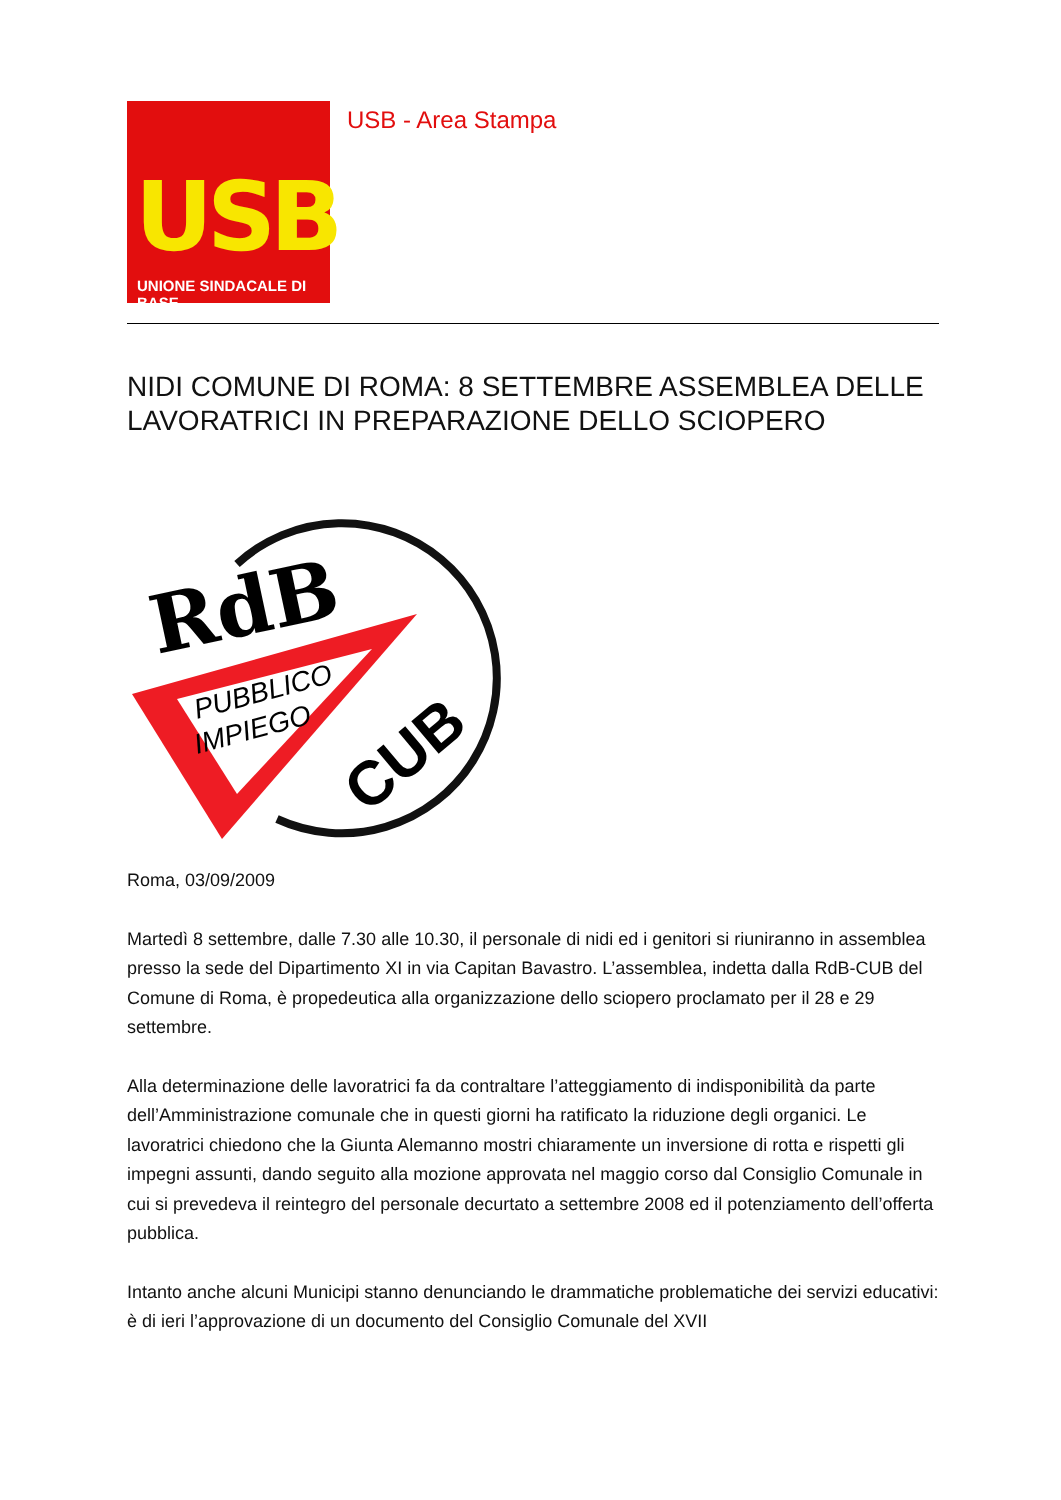USB
UNIONE SINDACALE DI BASE
USB - Area Stampa
NIDI COMUNE DI ROMA: 8 SETTEMBRE ASSEMBLEA DELLE LAVORATRICI IN PREPARAZIONE DELLO SCIOPERO
RdB
PUBBLICO
IMPIEGO
CUB
Roma, 03/09/2009
Martedì 8 settembre, dalle 7.30 alle 10.30, il personale di nidi ed i genitori si riuniranno in assemblea presso la sede del Dipartimento XI in via Capitan Bavastro. L’assemblea, indetta dalla RdB-CUB del Comune di Roma, è propedeutica alla organizzazione dello sciopero proclamato per il 28 e 29 settembre.
Alla determinazione delle lavoratrici fa da contraltare l’atteggiamento di indisponibilità da parte dell’Amministrazione comunale che in questi giorni ha ratificato la riduzione degli organici. Le lavoratrici chiedono che la Giunta Alemanno mostri chiaramente un inversione di rotta e rispetti gli impegni assunti, dando seguito alla mozione approvata nel maggio corso dal Consiglio Comunale in cui si prevedeva il reintegro del personale decurtato a settembre 2008 ed il potenziamento dell’offerta pubblica.
Intanto anche alcuni Municipi stanno denunciando le drammatiche problematiche dei servizi educativi: è di ieri l’approvazione di un documento del Consiglio Comunale del XVII